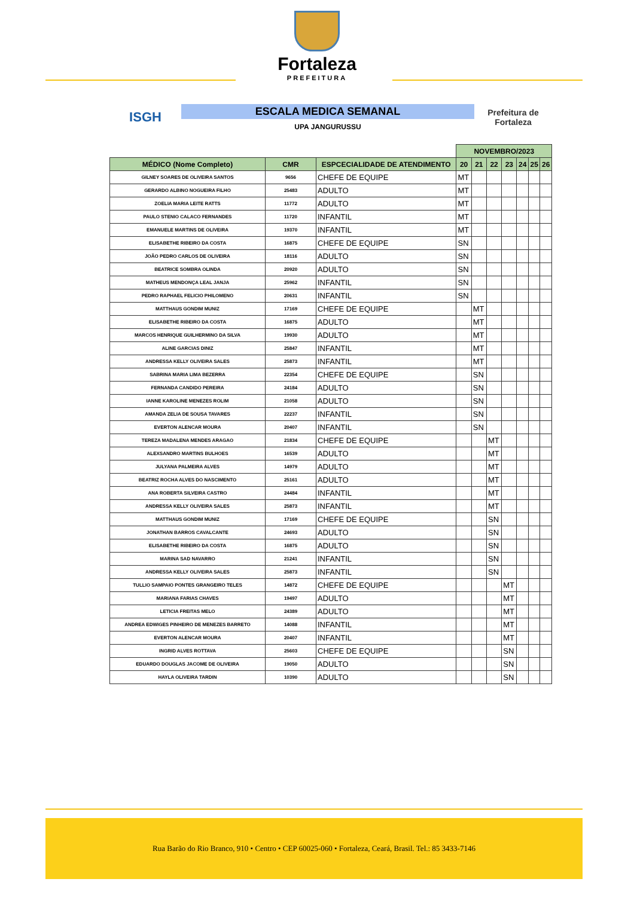Fortaleza
PREFEITURA
ISGH
ESCALA MEDICA SEMANAL
UPA JANGURUSSU
Prefeitura de Fortaleza
| | | | NOVEMBRO/2023 | | | | | | |
| --- | --- | --- | --- | --- | --- | --- | --- | --- | --- |
| MÉDICO (Nome Completo) | CMR | ESPCECIALIDADE DE ATENDIMENTO | 20 | 21 | 22 | 23 | 24 | 25 | 26 |
| GILNEY SOARES DE OLIVEIRA SANTOS | 9656 | CHEFE DE EQUIPE | MT | | | | | | |
| GERARDO ALBINO NOGUEIRA FILHO | 25483 | ADULTO | MT | | | | | | |
| ZOELIA MARIA LEITE RATTS | 11772 | ADULTO | MT | | | | | | |
| PAULO STENIO CALACO FERNANDES | 11720 | INFANTIL | MT | | | | | | |
| EMANUELE MARTINS DE OLIVEIRA | 19370 | INFANTIL | MT | | | | | | |
| ELISABETHE RIBEIRO DA COSTA | 16875 | CHEFE DE EQUIPE | SN | | | | | | |
| JOÃO PEDRO CARLOS DE OLIVEIRA | 18116 | ADULTO | SN | | | | | | |
| BEATRICE SOMBRA OLINDA | 20920 | ADULTO | SN | | | | | | |
| MATHEUS MENDONÇA LEAL JANJA | 25962 | INFANTIL | SN | | | | | | |
| PEDRO RAPHAEL FELICIO PHILOMENO | 20631 | INFANTIL | SN | | | | | | |
| MATTHAUS GONDIM MUNIZ | 17169 | CHEFE DE EQUIPE | | MT | | | | | |
| ELISABETHE RIBEIRO DA COSTA | 16875 | ADULTO | | MT | | | | | |
| MARCOS HENRIQUE GUILHERMINO DA SILVA | 19930 | ADULTO | | MT | | | | | |
| ALINE GARCIAS DINIZ | 25847 | INFANTIL | | MT | | | | | |
| ANDRESSA KELLY OLIVEIRA SALES | 25873 | INFANTIL | | MT | | | | | |
| SABRINA MARIA LIMA BEZERRA | 22354 | CHEFE DE EQUIPE | | SN | | | | | |
| FERNANDA CANDIDO PEREIRA | 24184 | ADULTO | | SN | | | | | |
| IANNE KAROLINE MENEZES ROLIM | 21058 | ADULTO | | SN | | | | | |
| AMANDA ZELIA DE SOUSA TAVARES | 22237 | INFANTIL | | SN | | | | | |
| EVERTON ALENCAR MOURA | 20407 | INFANTIL | | SN | | | | | |
| TEREZA MADALENA MENDES ARAGAO | 21834 | CHEFE DE EQUIPE | | | MT | | | | |
| ALEXSANDRO MARTINS BULHOES | 16539 | ADULTO | | | MT | | | | |
| JULYANA PALMEIRA ALVES | 14979 | ADULTO | | | MT | | | | |
| BEATRIZ ROCHA ALVES DO NASCIMENTO | 25161 | ADULTO | | | MT | | | | |
| ANA ROBERTA SILVEIRA CASTRO | 24484 | INFANTIL | | | MT | | | | |
| ANDRESSA KELLY OLIVEIRA SALES | 25873 | INFANTIL | | | MT | | | | |
| MATTHAUS GONDIM MUNIZ | 17169 | CHEFE DE EQUIPE | | | SN | | | | |
| JONATHAN BARROS CAVALCANTE | 24693 | ADULTO | | | SN | | | | |
| ELISABETHE RIBEIRO DA COSTA | 16875 | ADULTO | | | SN | | | | |
| MARINA SAD NAVARRO | 21241 | INFANTIL | | | SN | | | | |
| ANDRESSA KELLY OLIVEIRA SALES | 25873 | INFANTIL | | | SN | | | | |
| TULLIO SAMPAIO PONTES GRANGEIRO TELES | 14872 | CHEFE DE EQUIPE | | | | MT | | | |
| MARIANA FARIAS CHAVES | 19497 | ADULTO | | | | MT | | | |
| LETICIA FREITAS MELO | 24389 | ADULTO | | | | MT | | | |
| ANDREA EDWIGES PINHEIRO DE MENEZES BARRETO | 14088 | INFANTIL | | | | MT | | | |
| EVERTON ALENCAR MOURA | 20407 | INFANTIL | | | | MT | | | |
| INGRID ALVES ROTTAVA | 25603 | CHEFE DE EQUIPE | | | | SN | | | |
| EDUARDO DOUGLAS JACOME DE OLIVEIRA | 19050 | ADULTO | | | | SN | | | |
| HAYLA OLIVEIRA TARDIN | 10390 | ADULTO | | | | SN | | | |
Rua Barão do Rio Branco, 910 • Centro • CEP 60025-060 • Fortaleza, Ceará, Brasil. Tel.: 85 3433-7146